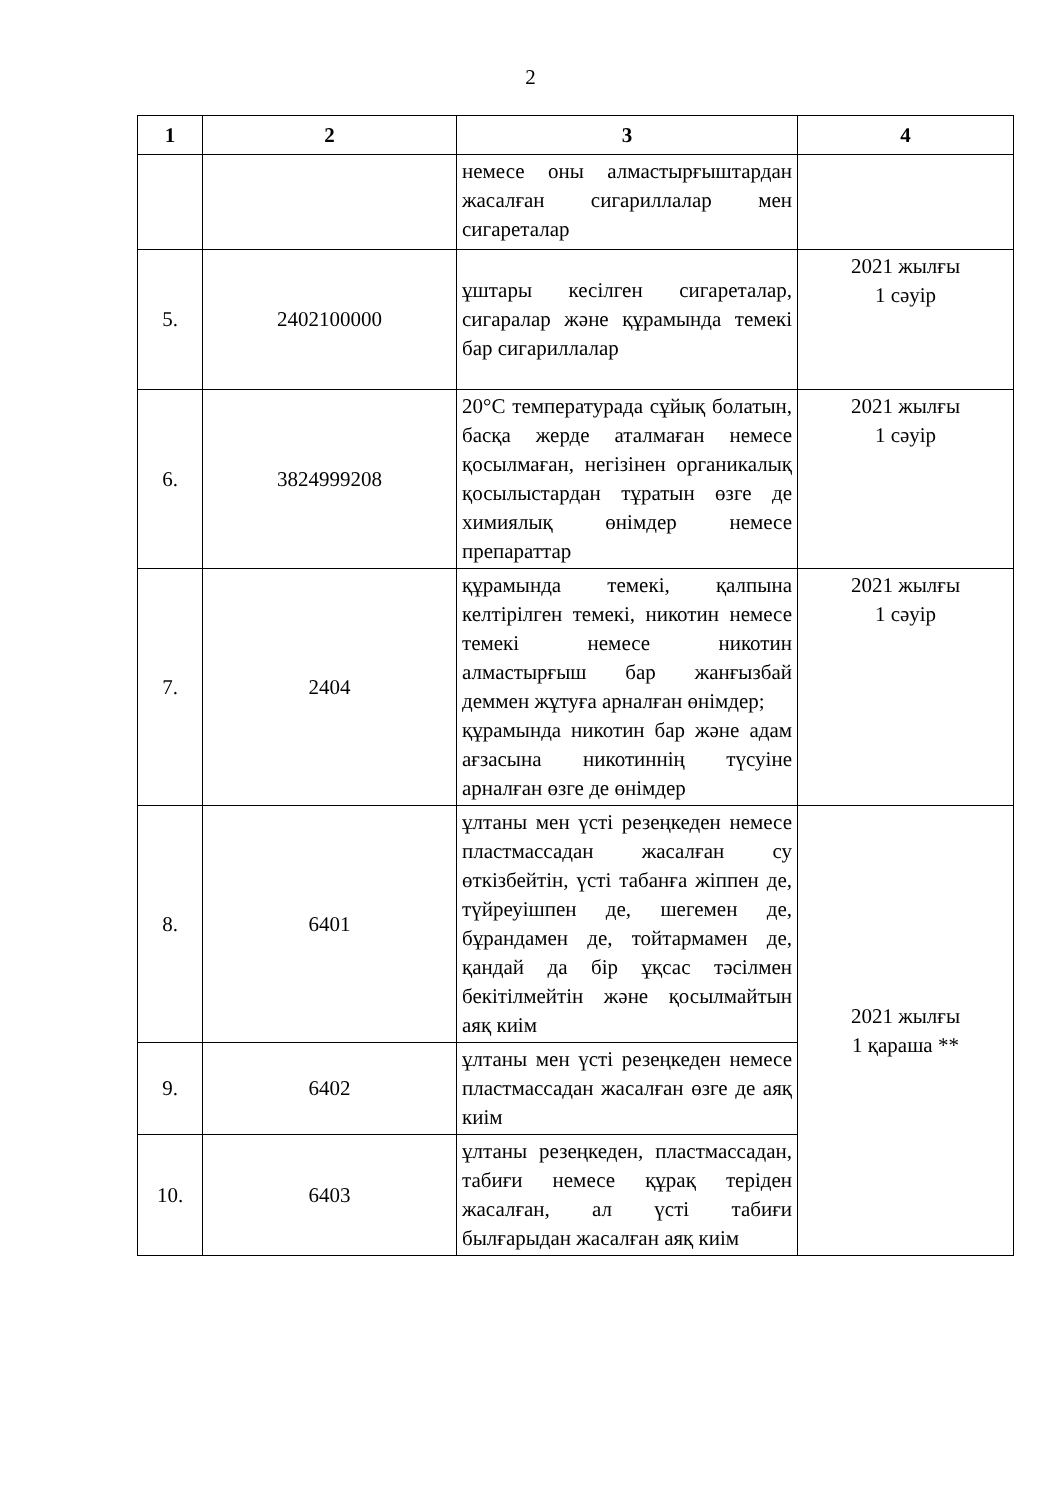2
| 1 | 2 | 3 | 4 |
| --- | --- | --- | --- |
| | | немесе оны алмастырғыштардан жасалған сигариллалар мен сигареталар | |
| 5. | 2402100000 | ұштары кесілген сигареталар, сигаралар және құрамында темекі бар сигариллалар | 2021 жылғы 1 сәуір |
| 6. | 3824999208 | 20°C температурада сұйық болатын, басқа жерде аталмаған немесе қосылмаған, негізінен органикалық қосылыстардан тұратын өзге де химиялық өнімдер немесе препараттар | 2021 жылғы 1 сәуір |
| 7. | 2404 | құрамында темекі, қалпына келтірілген темекі, никотин немесе темекі немесе никотин алмастырғыш бар жанғызбай деммен жұтуға арналған өнімдер; құрамында никотин бар және адам ағзасына никотиннің түсуіне арналған өзге де өнімдер | 2021 жылғы 1 сәуір |
| 8. | 6401 | ұлтаны мен үсті резеңкеден немесе пластмассадан жасалған су өткізбейтін, үсті табанға жіппен де, түйреуішпен де, шегемен де, бұрандамен де, тойтармамен де, қандай да бір ұқсас тәсілмен бекітілмейтін және қосылмайтын аяқ киім | 2021 жылғы 1 қараша ** |
| 9. | 6402 | ұлтаны мен үсті резеңкеден немесе пластмассадан жасалған өзге де аяқ киім | |
| 10. | 6403 | ұлтаны резеңкеден, пластмассадан, табиғи немесе құрақ теріден жасалған, ал үсті табиғи былғарыдан жасалған аяқ киім | |